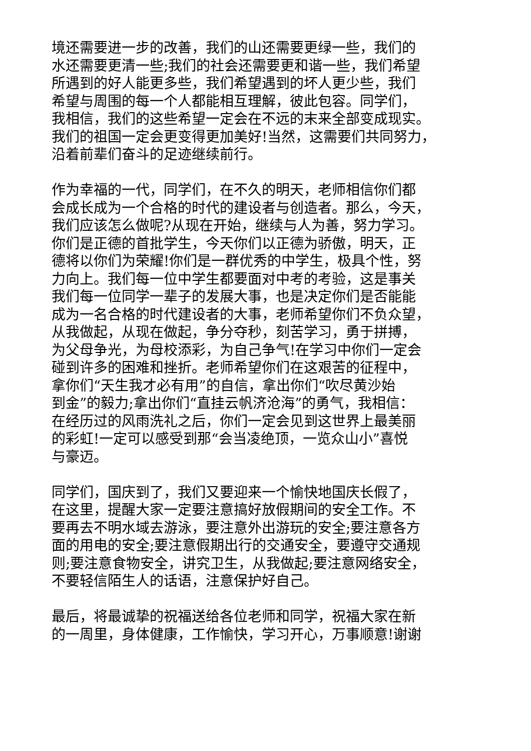境还需要进一步的改善，我们的山还需要更绿一些，我们的
水还需要更清一些;我们的社会还需要更和谐一些，我们希望
所遇到的好人能更多些，我们希望遇到的坏人更少些，我们
希望与周围的每一个人都能相互理解，彼此包容。同学们，
我相信，我们的这些希望一定会在不远的末来全部变成现实。
我们的祖国一定会更变得更加美好!当然，这需要们共同努力，
沿着前辈们奋斗的足迹继续前行。
作为幸福的一代，同学们，在不久的明天，老师相信你们都
会成长成为一个合格的时代的建设者与创造者。那么，今天，
我们应该怎么做呢?从现在开始，继续与人为善，努力学习。
你们是正德的首批学生，今天你们以正德为骄傲，明天，正
德将以你们为荣耀!你们是一群优秀的中学生，极具个性，努
力向上。我们每一位中学生都要面对中考的考验，这是事关
我们每一位同学一辈子的发展大事，也是决定你们是否能能
成为一名合格的时代建设者的大事，老师希望你们不负众望，
从我做起，从现在做起，争分夺秒，刻苦学习，勇于拼搏，
为父母争光，为母校添彩，为自己争气!在学习中你们一定会
碰到许多的困难和挫折。老师希望你们在这艰苦的征程中，
拿你们“天生我才必有用”的自信，拿出你们“吹尽黄沙始
到金”的毅力;拿出你们“直挂云帆济沧海”的勇气，我相信：
在经历过的风雨洗礼之后，你们一定会见到这世界上最美丽
的彩虹!一定可以感受到那“会当凌绝顶，一览众山小”喜悦
与豪迈。
同学们，国庆到了，我们又要迎来一个愉快地国庆长假了，
在这里，提醒大家一定要注意搞好放假期间的安全工作。不
要再去不明水域去游泳，要注意外出游玩的安全;要注意各方
面的用电的安全;要注意假期出行的交通安全，要遵守交通规
则;要注意食物安全，讲究卫生，从我做起;要注意网络安全，
不要轻信陌生人的话语，注意保护好自己。
最后，将最诚挚的祝福送给各位老师和同学，祝福大家在新
的一周里，身体健康，工作愉快，学习开心，万事顺意!谢谢